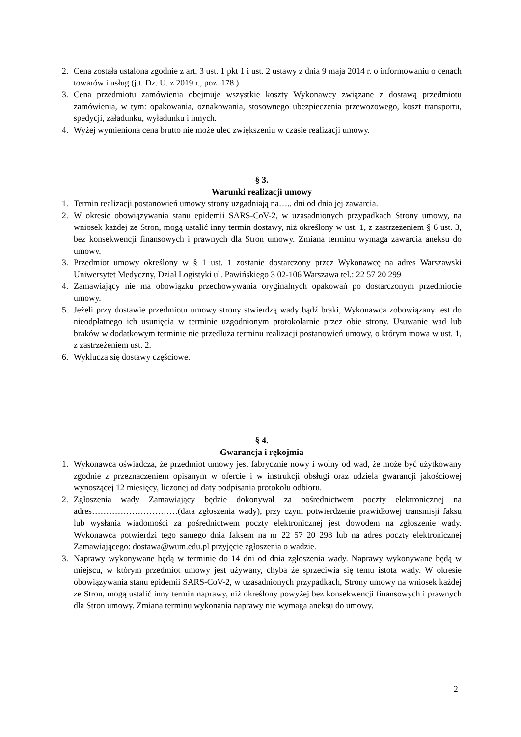2. Cena została ustalona zgodnie z art. 3 ust. 1 pkt 1 i ust. 2 ustawy z dnia 9 maja 2014 r. o informowaniu o cenach towarów i usług (j.t. Dz. U. z 2019 r., poz. 178.).
3. Cena przedmiotu zamówienia obejmuje wszystkie koszty Wykonawcy związane z dostawą przedmiotu zamówienia, w tym: opakowania, oznakowania, stosownego ubezpieczenia przewozowego, koszt transportu, spedycji, załadunku, wyładunku i innych.
4. Wyżej wymieniona cena brutto nie może ulec zwiększeniu w czasie realizacji umowy.
§ 3.
Warunki realizacji umowy
1. Termin realizacji postanowień umowy strony uzgadniają na….. dni od dnia jej zawarcia.
2. W okresie obowiązywania stanu epidemii SARS-CoV-2, w uzasadnionych przypadkach Strony umowy, na wniosek każdej ze Stron, mogą ustalić inny termin dostawy, niż określony w ust. 1, z zastrzeżeniem § 6 ust. 3, bez konsekwencji finansowych i prawnych dla Stron umowy. Zmiana terminu wymaga zawarcia aneksu do umowy.
3. Przedmiot umowy określony w § 1 ust. 1 zostanie dostarczony przez Wykonawcę na adres Warszawski Uniwersytet Medyczny, Dział Logistyki ul. Pawińskiego 3 02-106 Warszawa tel.: 22 57 20 299
4. Zamawiający nie ma obowiązku przechowywania oryginalnych opakowań po dostarczonym przedmiocie umowy.
5. Jeżeli przy dostawie przedmiotu umowy strony stwierdzą wady bądź braki, Wykonawca zobowiązany jest do nieodpłatnego ich usunięcia w terminie uzgodnionym protokolarnie przez obie strony. Usuwanie wad lub braków w dodatkowym terminie nie przedłuża terminu realizacji postanowień umowy, o którym mowa w ust. 1, z zastrzeżeniem ust. 2.
6. Wyklucza się dostawy częściowe.
§ 4.
Gwarancja i rękojmia
1. Wykonawca oświadcza, że przedmiot umowy jest fabrycznie nowy i wolny od wad, że może być użytkowany zgodnie z przeznaczeniem opisanym w ofercie i w instrukcji obsługi oraz udziela gwarancji jakościowej wynoszącej 12 miesięcy, liczonej od daty podpisania protokołu odbioru.
2. Zgłoszenia wady Zamawiający będzie dokonywał za pośrednictwem poczty elektronicznej na adres…………………………(data zgłoszenia wady), przy czym potwierdzenie prawidłowej transmisji faksu lub wysłania wiadomości za pośrednictwem poczty elektronicznej jest dowodem na zgłoszenie wady. Wykonawca potwierdzi tego samego dnia faksem na nr 22 57 20 298 lub na adres poczty elektronicznej Zamawiającego: dostawa@wum.edu.pl przyjęcie zgłoszenia o wadzie.
3. Naprawy wykonywane będą w terminie do 14 dni od dnia zgłoszenia wady. Naprawy wykonywane będą w miejscu, w którym przedmiot umowy jest używany, chyba że sprzeciwia się temu istota wady. W okresie obowiązywania stanu epidemii SARS-CoV-2, w uzasadnionych przypadkach, Strony umowy na wniosek każdej ze Stron, mogą ustalić inny termin naprawy, niż określony powyżej bez konsekwencji finansowych i prawnych dla Stron umowy. Zmiana terminu wykonania naprawy nie wymaga aneksu do umowy.
2